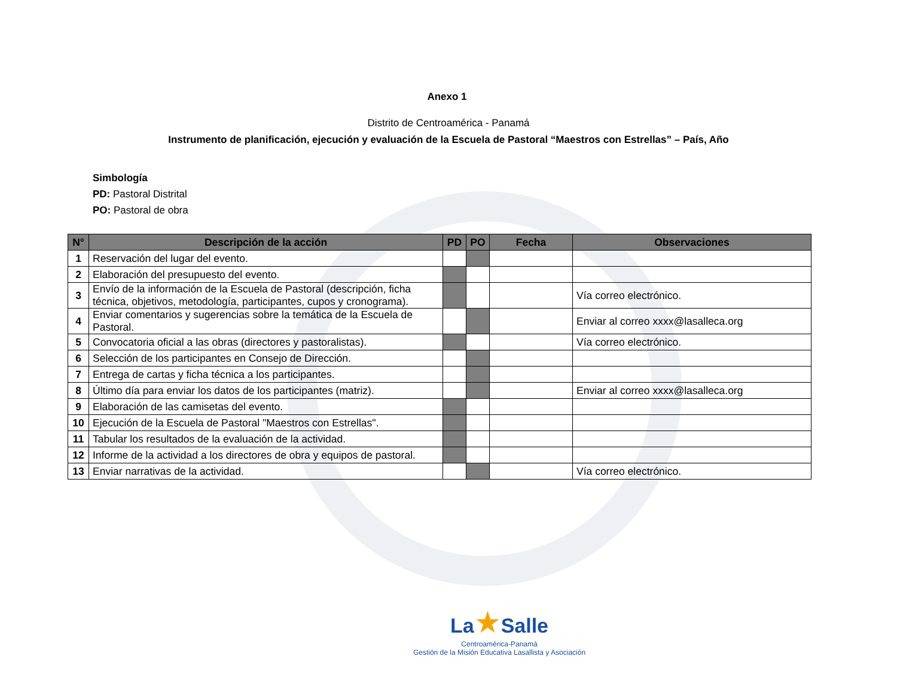Anexo 1
Distrito de Centroamérica - Panamá
Instrumento de planificación, ejecución y evaluación de la Escuela de Pastoral “Maestros con Estrellas” – País, Año
Simbología
PD: Pastoral Distrital
PO: Pastoral de obra
| N° | Descripción de la acción | PD | PO | Fecha | Observaciones |
| --- | --- | --- | --- | --- | --- |
| 1 | Reservación del lugar del evento. | | | | |
| 2 | Elaboración del presupuesto del evento. | | | | |
| 3 | Envío de la información de la Escuela de Pastoral (descripción, ficha técnica, objetivos, metodología, participantes, cupos y cronograma). | | | | Vía correo electrónico. |
| 4 | Enviar comentarios y sugerencias sobre la temática de la Escuela de Pastoral. | | | | Enviar al correo xxxx@lasalleca.org |
| 5 | Convocatoria oficial a las obras (directores y pastoralistas). | | | | Vía correo electrónico. |
| 6 | Selección de los participantes en Consejo de Dirección. | | | | |
| 7 | Entrega de cartas y ficha técnica a los participantes. | | | | |
| 8 | Último día para enviar los datos de los participantes (matriz). | | | | Enviar al correo xxxx@lasalleca.org |
| 9 | Elaboración de las camisetas del evento. | | | | |
| 10 | Ejecución de la Escuela de Pastoral "Maestros con Estrellas". | | | | |
| 11 | Tabular los resultados de la evaluación de la actividad. | | | | |
| 12 | Informe de la actividad a los directores de obra y equipos de pastoral. | | | | |
| 13 | Enviar narrativas de la actividad. | | | | Vía correo electrónico. |
La★Salle
Centroamérica-Panamá
Gestión de la Misión Educativa Lasallista y Asociación